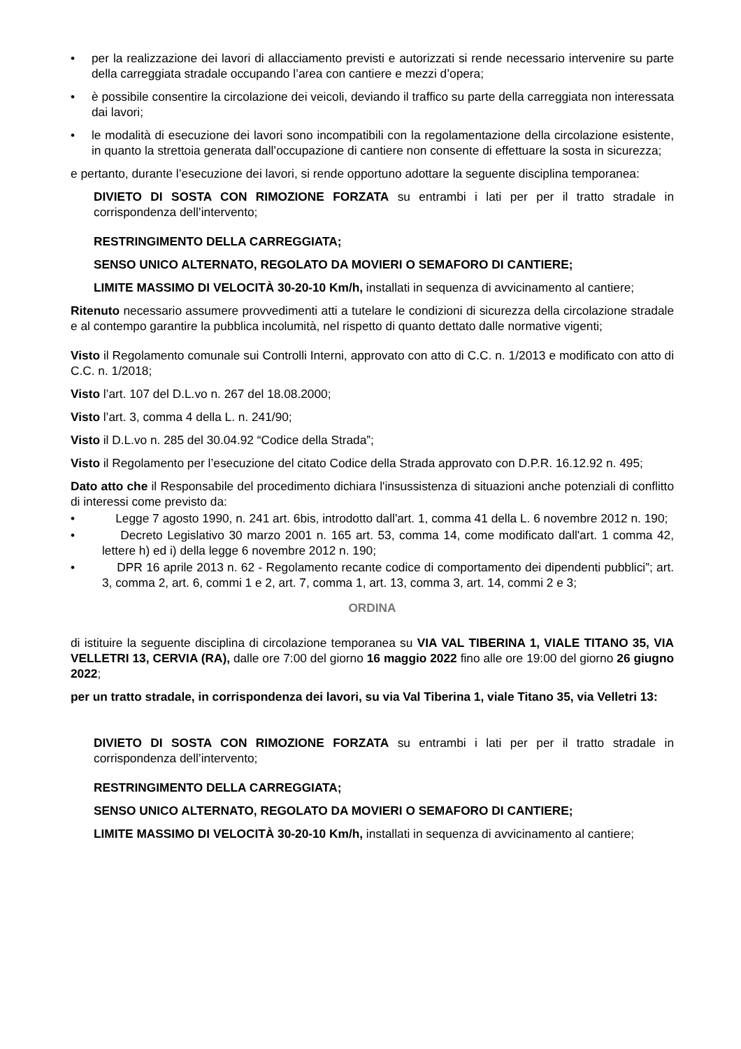• per la realizzazione dei lavori di allacciamento previsti e autorizzati si rende necessario intervenire su parte della carreggiata stradale occupando l’area con cantiere e mezzi d’opera;
• è possibile consentire la circolazione dei veicoli, deviando il traffico su parte della carreggiata non interessata dai lavori;
• le modalità di esecuzione dei lavori sono incompatibili con la regolamentazione della circolazione esistente, in quanto la strettoia generata dall’occupazione di cantiere non consente di effettuare la sosta in sicurezza;
e pertanto, durante l’esecuzione dei lavori, si rende opportuno adottare la seguente disciplina temporanea:
DIVIETO DI SOSTA CON RIMOZIONE FORZATA su entrambi i lati per per il tratto stradale in corrispondenza dell’intervento;
RESTRINGIMENTO DELLA CARREGGIATA;
SENSO UNICO ALTERNATO, REGOLATO DA MOVIERI O SEMAFORO DI CANTIERE;
LIMITE MASSIMO DI VELOCITÀ 30-20-10 Km/h, installati in sequenza di avvicinamento al cantiere;
Ritenuto necessario assumere provvedimenti atti a tutelare le condizioni di sicurezza della circolazione stradale e al contempo garantire la pubblica incolumità, nel rispetto di quanto dettato dalle normative vigenti;
Visto il Regolamento comunale sui Controlli Interni, approvato con atto di C.C. n. 1/2013 e modificato con atto di C.C. n. 1/2018;
Visto l’art. 107 del D.L.vo n. 267 del 18.08.2000;
Visto l’art. 3, comma 4 della L. n. 241/90;
Visto il D.L.vo n. 285 del 30.04.92 “Codice della Strada”;
Visto il Regolamento per l’esecuzione del citato Codice della Strada approvato con D.P.R. 16.12.92 n. 495;
Dato atto che il Responsabile del procedimento dichiara l'insussistenza di situazioni anche potenziali di conflitto di interessi come previsto da:
• Legge 7 agosto 1990, n. 241 art. 6bis, introdotto dall'art. 1, comma 41 della L. 6 novembre 2012 n. 190;
• Decreto Legislativo 30 marzo 2001 n. 165 art. 53, comma 14, come modificato dall'art. 1 comma 42, lettere h) ed i) della legge 6 novembre 2012 n. 190;
• DPR 16 aprile 2013 n. 62 - Regolamento recante codice di comportamento dei dipendenti pubblici”; art. 3, comma 2, art. 6, commi 1 e 2, art. 7, comma 1, art. 13, comma 3, art. 14, commi 2 e 3;
ORDINA
di istituire la seguente disciplina di circolazione temporanea su VIA VAL TIBERINA 1, VIALE TITANO 35, VIA VELLETRI 13, CERVIA (RA), dalle ore 7:00 del giorno 16 maggio 2022 fino alle ore 19:00 del giorno 26 giugno 2022;
per un tratto stradale, in corrispondenza dei lavori, su via Val Tiberina 1, viale Titano 35, via Velletri 13:
DIVIETO DI SOSTA CON RIMOZIONE FORZATA su entrambi i lati per per il tratto stradale in corrispondenza dell’intervento;
RESTRINGIMENTO DELLA CARREGGIATA;
SENSO UNICO ALTERNATO, REGOLATO DA MOVIERI O SEMAFORO DI CANTIERE;
LIMITE MASSIMO DI VELOCITÀ 30-20-10 Km/h, installati in sequenza di avvicinamento al cantiere;